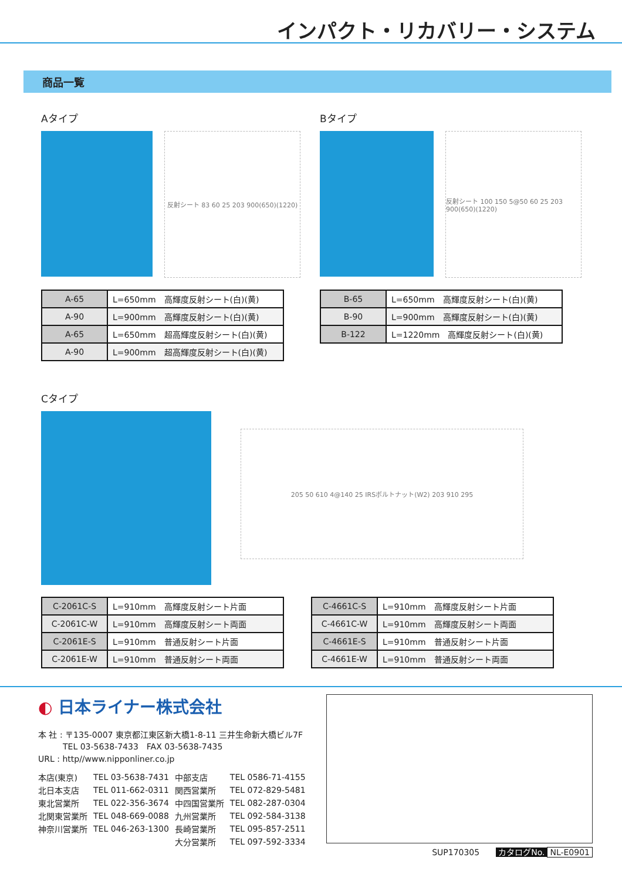インパクト・リカバリー・システム
商品一覧
Aタイプ
反射シート 83 60 25 203 900(650)(1220)
| A-65 | L=650mm 高輝度反射シート(白)(黄) |
| A-90 | L=900mm 高輝度反射シート(白)(黄) |
| A-65 | L=650mm 超高輝度反射シート(白)(黄) |
| A-90 | L=900mm 超高輝度反射シート(白)(黄) |
Bタイプ
反射シート 100 150 5@50 60 25 203 900(650)(1220)
| B-65 | L=650mm 高輝度反射シート(白)(黄) |
| B-90 | L=900mm 高輝度反射シート(白)(黄) |
| B-122 | L=1220mm 高輝度反射シート(白)(黄) |
Cタイプ
205 50 610 4@140 25 IRSボルトナット(W2) 203 910 295
| C-2061C-S | L=910mm 高輝度反射シート片面 |
| C-2061C-W | L=910mm 高輝度反射シート両面 |
| C-2061E-S | L=910mm 普通反射シート片面 |
| C-2061E-W | L=910mm 普通反射シート両面 |
| C-4661C-S | L=910mm 高輝度反射シート片面 |
| C-4661C-W | L=910mm 高輝度反射シート両面 |
| C-4661E-S | L=910mm 普通反射シート片面 |
| C-4661E-W | L=910mm 普通反射シート両面 |
◐ 日本ライナー株式会社
本 社 : 〒135-0007 東京都江東区新大橋1-8-11 三井生命新大橋ビル7F
　　　TEL 03-5638-7433　FAX 03-5638-7435
URL : http//www.nipponliner.co.jp
| 本店(東京) | TEL 03-5638-7431 | 中部支店 | TEL 0586-71-4155 |
| 北日本支店 | TEL 011-662-0311 | 関西営業所 | TEL 072-829-5481 |
| 東北営業所 | TEL 022-356-3674 | 中四国営業所 | TEL 082-287-0304 |
| 北関東営業所 | TEL 048-669-0088 | 九州営業所 | TEL 092-584-3138 |
| 神奈川営業所 | TEL 046-263-1300 | 長崎営業所 | TEL 095-857-2511 |
| | | 大分営業所 | TEL 097-592-3334 |
SUP170305　　カタログNo. NL-E0901